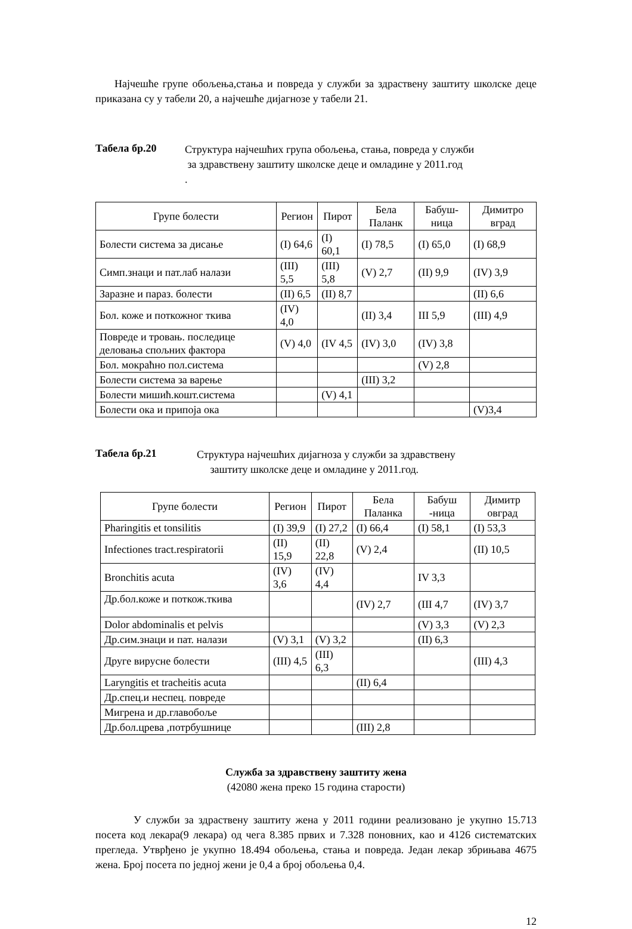Најчешће групе обољења,стања и повреда у служби за здраствену заштиту школске деце приказана су у табели 20, а најчешће дијагнозе у табели 21.
Табела бр.20
Структура најчешћих група обољења, стања, повреда у служби
за здравствену заштиту школске деце и омладине у 2011.год
.
| Групе болести | Регион | Пирот | Бела Паланк | Бабуш-ница | Димитро вград |
| --- | --- | --- | --- | --- | --- |
| Болести система за дисање | (I) 64,6 | (I) 60,1 | (I) 78,5 | (I) 65,0 | (I) 68,9 |
| Симп.знаци и пат.лаб налази | (III) 5,5 | (III) 5,8 | (V) 2,7 | (II) 9,9 | (IV) 3,9 |
| Заразне и параз. болести | (II) 6,5 | (II) 8,7 | | | (II) 6,6 |
| Бол. коже и поткожног ткива | (IV) 4,0 | | (II) 3,4 | III 5,9 | (III) 4,9 |
| Повреде и тровањ. последице деловања спољних фактора | (V) 4,0 | (IV 4,5 | (IV) 3,0 | (IV) 3,8 | |
| Бол. мокраћно пол.система | | | | (V) 2,8 | |
| Болести система за варење | | | (III) 3,2 | | |
| Болести мишић.кошт.система | | (V) 4,1 | | | |
| Болести ока и припоја ока | | | | | (V)3,4 |
Табела бр.21
Структура најчешћих дијагноза у служби за здравствену
заштиту школске деце и омладине у 2011.год.
| Групе болести | Регион | Пирот | Бела Паланка | Бабуш -ница | Димитр овград |
| --- | --- | --- | --- | --- | --- |
| Pharingitis et tonsilitis | (I) 39,9 | (I) 27,2 | (I) 66,4 | (I) 58,1 | (I) 53,3 |
| Infectiones tract.respiratorii | (II) 15,9 | (II) 22,8 | (V) 2,4 | | (II) 10,5 |
| Bronchitis acuta | (IV) 3,6 | (IV) 4,4 | | IV 3,3 | |
| Др.бол.коже и поткож.ткива | | | (IV) 2,7 | (III 4,7 | (IV) 3,7 |
| Dolor abdominalis et pelvis | | | | (V) 3,3 | (V) 2,3 |
| Др.сим.знаци и пат. налази | (V) 3,1 | (V) 3,2 | | (II) 6,3 | |
| Друге вирусне болести | (III) 4,5 | (III) 6,3 | | | (III) 4,3 |
| Laryngitis et tracheitis acuta | | | (II) 6,4 | | |
| Др.спец.и неспец. повреде | | | | | |
| Мигрена и др.главобоље | | | | | |
| Др.бол.црева ,потрбушнице | | | (III) 2,8 | | |
Служба за здравствену заштиту жена
(42080 жена преко 15 година старости)
У служби за здраствену заштиту жена у 2011 години реализовано је укупно 15.713 посета код лекара(9 лекара) од чега 8.385 првих и 7.328 поновних, као и 4126 систематских прегледа. Утврђено је укупно 18.494 обољења, стања и повреда. Један лекар збрињава 4675 жена. Број посета по једној жени је 0,4 а број обољења 0,4.
12